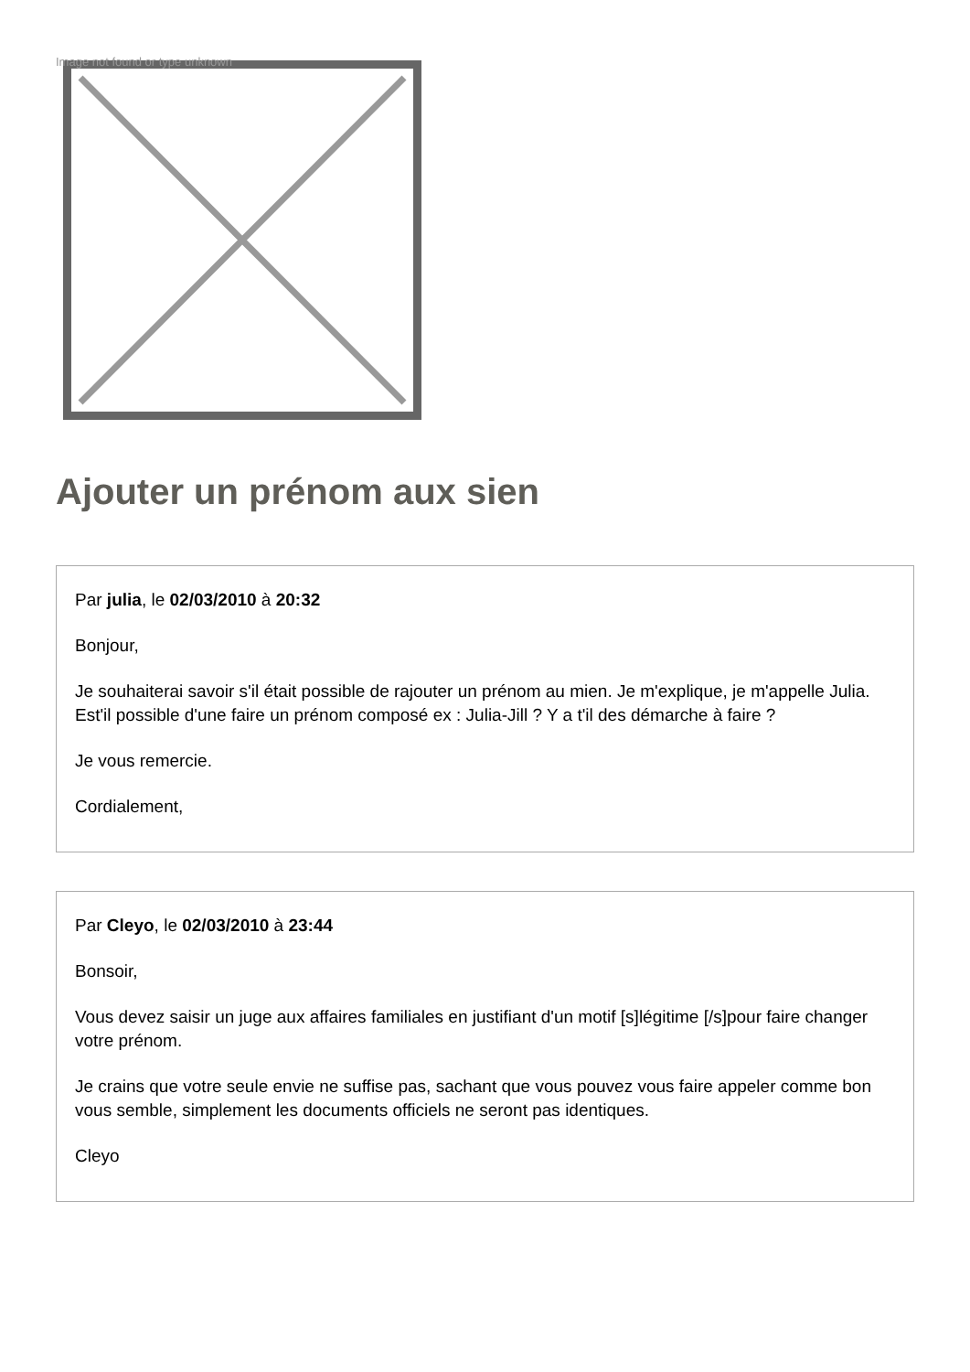Image not found or type unknown
Ajouter un prénom aux sien
Par julia, le 02/03/2010 à 20:32
Bonjour,
Je souhaiterai savoir s'il était possible de rajouter un prénom au mien. Je m'explique, je m'appelle Julia. Est'il possible d'une faire un prénom composé ex : Julia-Jill ? Y a t'il des démarche à faire ?
Je vous remercie.
Cordialement,
Par Cleyo, le 02/03/2010 à 23:44
Bonsoir,
Vous devez saisir un juge aux affaires familiales en justifiant d'un motif [s]légitime [/s]pour faire changer votre prénom.
Je crains que votre seule envie ne suffise pas, sachant que vous pouvez vous faire appeler comme bon vous semble, simplement les documents officiels ne seront pas identiques.
Cleyo